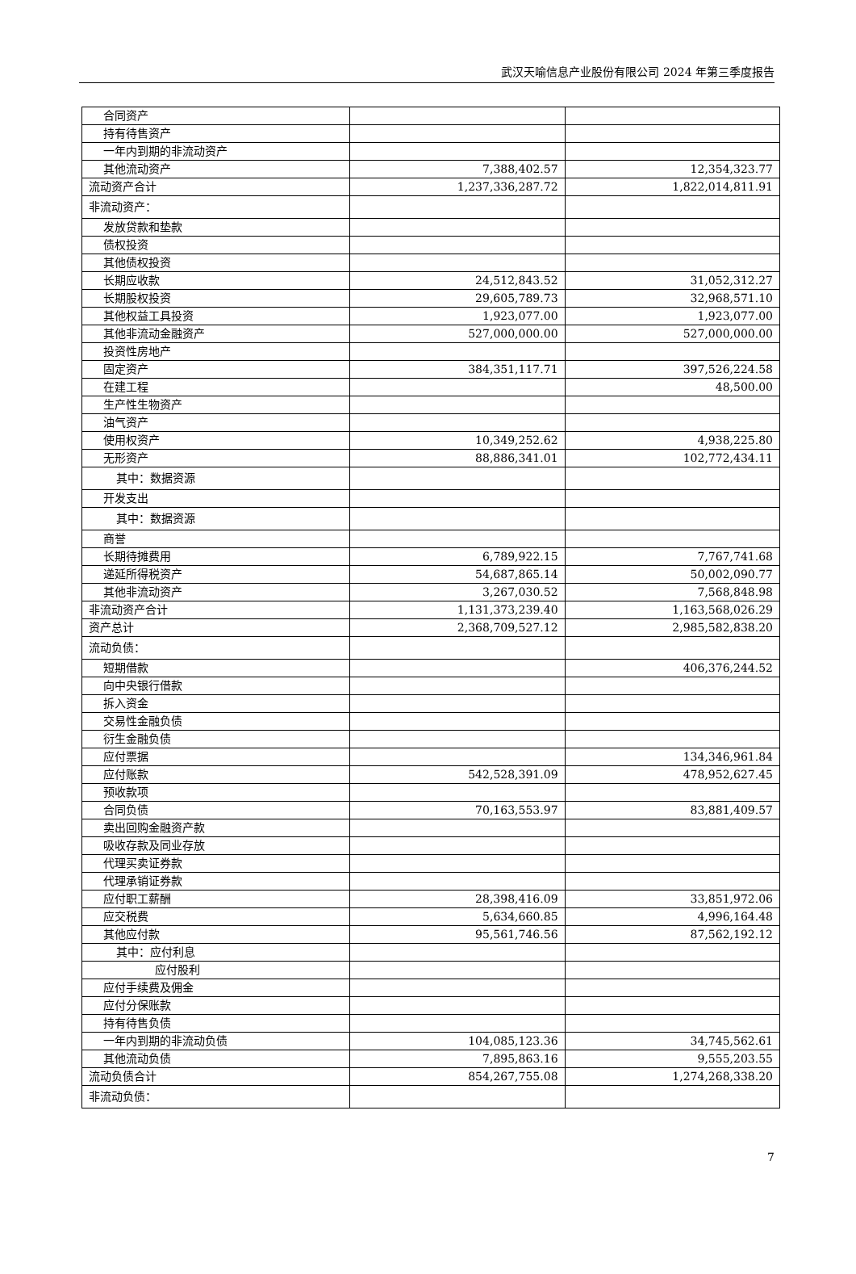武汉天喻信息产业股份有限公司 2024 年第三季度报告
| 合同资产 | | |
| 持有待售资产 | | |
| 一年内到期的非流动资产 | | |
| 其他流动资产 | 7,388,402.57 | 12,354,323.77 |
| 流动资产合计 | 1,237,336,287.72 | 1,822,014,811.91 |
| 非流动资产： | | |
| 发放贷款和垫款 | | |
| 债权投资 | | |
| 其他债权投资 | | |
| 长期应收款 | 24,512,843.52 | 31,052,312.27 |
| 长期股权投资 | 29,605,789.73 | 32,968,571.10 |
| 其他权益工具投资 | 1,923,077.00 | 1,923,077.00 |
| 其他非流动金融资产 | 527,000,000.00 | 527,000,000.00 |
| 投资性房地产 | | |
| 固定资产 | 384,351,117.71 | 397,526,224.58 |
| 在建工程 | | 48,500.00 |
| 生产性生物资产 | | |
| 油气资产 | | |
| 使用权资产 | 10,349,252.62 | 4,938,225.80 |
| 无形资产 | 88,886,341.01 | 102,772,434.11 |
| 其中：数据资源 | | |
| 开发支出 | | |
| 其中：数据资源 | | |
| 商誉 | | |
| 长期待摊费用 | 6,789,922.15 | 7,767,741.68 |
| 递延所得税资产 | 54,687,865.14 | 50,002,090.77 |
| 其他非流动资产 | 3,267,030.52 | 7,568,848.98 |
| 非流动资产合计 | 1,131,373,239.40 | 1,163,568,026.29 |
| 资产总计 | 2,368,709,527.12 | 2,985,582,838.20 |
| 流动负债： | | |
| 短期借款 | | 406,376,244.52 |
| 向中央银行借款 | | |
| 拆入资金 | | |
| 交易性金融负债 | | |
| 衍生金融负债 | | |
| 应付票据 | | 134,346,961.84 |
| 应付账款 | 542,528,391.09 | 478,952,627.45 |
| 预收款项 | | |
| 合同负债 | 70,163,553.97 | 83,881,409.57 |
| 卖出回购金融资产款 | | |
| 吸收存款及同业存放 | | |
| 代理买卖证券款 | | |
| 代理承销证券款 | | |
| 应付职工薪酬 | 28,398,416.09 | 33,851,972.06 |
| 应交税费 | 5,634,660.85 | 4,996,164.48 |
| 其他应付款 | 95,561,746.56 | 87,562,192.12 |
| 其中：应付利息 | | |
| 应付股利 | | |
| 应付手续费及佣金 | | |
| 应付分保账款 | | |
| 持有待售负债 | | |
| 一年内到期的非流动负债 | 104,085,123.36 | 34,745,562.61 |
| 其他流动负债 | 7,895,863.16 | 9,555,203.55 |
| 流动负债合计 | 854,267,755.08 | 1,274,268,338.20 |
| 非流动负债： | | |
7